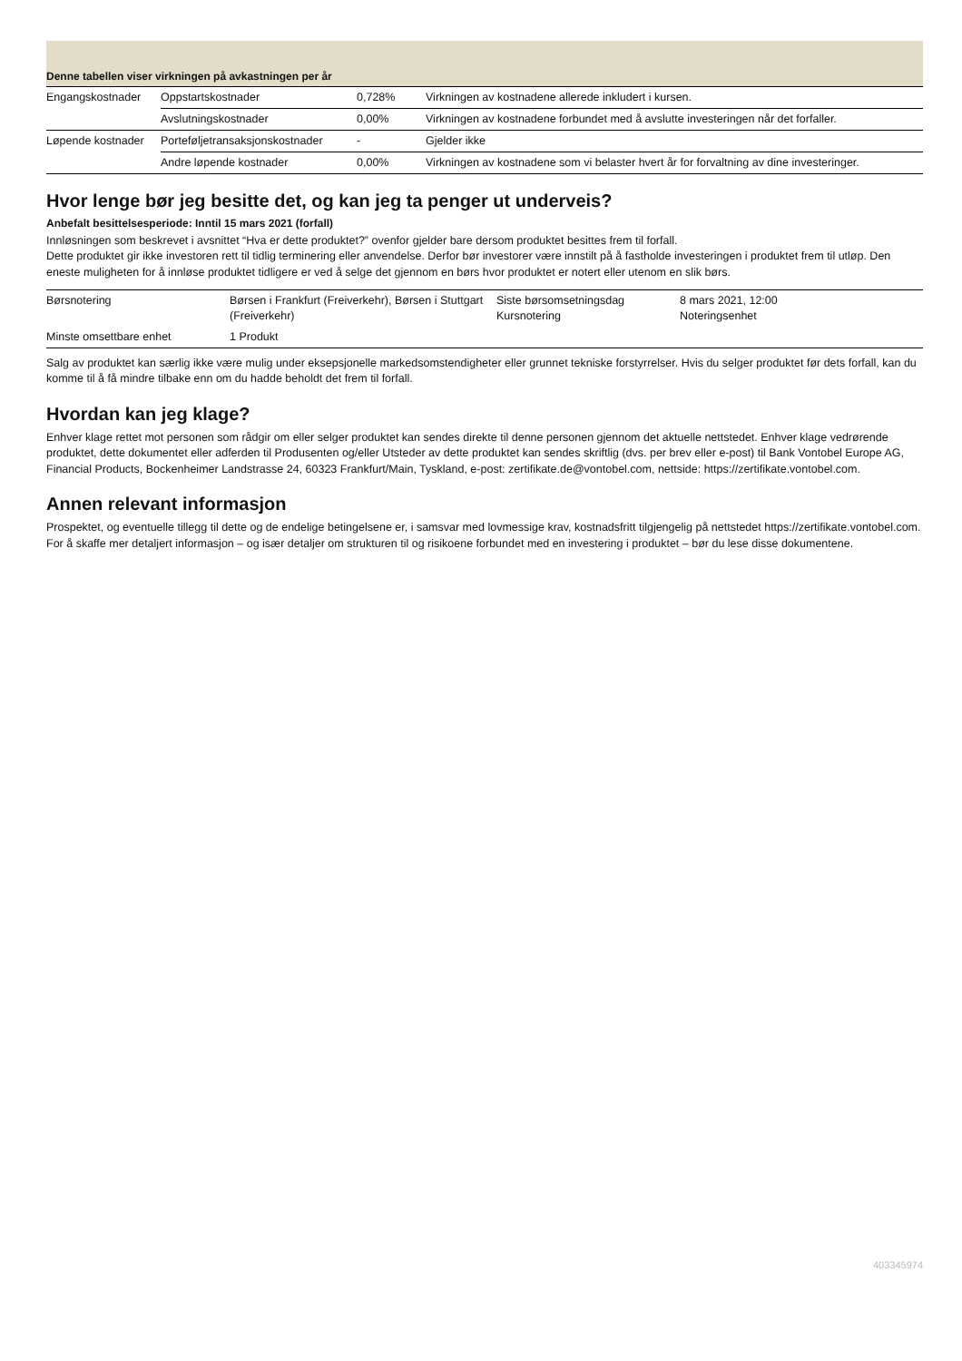Denne tabellen viser virkningen på avkastningen per år
| Engangskostnader | Oppstartskostnader | 0,728% | Virkningen av kostnadene allerede inkludert i kursen. |
| | Avslutningskostnader | 0,00% | Virkningen av kostnadene forbundet med å avslutte investeringen når det forfaller. |
| Løpende kostnader | Porteføljetransaksjonskostnader | - | Gjelder ikke |
| | Andre løpende kostnader | 0,00% | Virkningen av kostnadene som vi belaster hvert år for forvaltning av dine investeringer. |
Hvor lenge bør jeg besitte det, og kan jeg ta penger ut underveis?
Anbefalt besittelsesperiode: Inntil 15 mars 2021 (forfall)
Innløsningen som beskrevet i avsnittet “Hva er dette produktet?” ovenfor gjelder bare dersom produktet besittes frem til forfall.
Dette produktet gir ikke investoren rett til tidlig terminering eller anvendelse. Derfor bør investorer være innstilt på å fastholde investeringen i produktet frem til utløp. Den eneste muligheten for å innløse produktet tidligere er ved å selge det gjennom en børs hvor produktet er notert eller utenom en slik børs.
| Børsnotering | Børsen i Frankfurt (Freiverkehr), Børsen i Stuttgart (Freiverkehr) | Siste børsomsetningsdag Kursnotering | 8 mars 2021, 12:00 Noteringsenhet |
| Minste omsettbare enhet | 1 Produkt | | |
Salg av produktet kan særlig ikke være mulig under eksepsjonelle markedsomstendigheter eller grunnet tekniske forstyrrelser. Hvis du selger produktet før dets forfall, kan du komme til å få mindre tilbake enn om du hadde beholdt det frem til forfall.
Hvordan kan jeg klage?
Enhver klage rettet mot personen som rådgir om eller selger produktet kan sendes direkte til denne personen gjennom det aktuelle nettstedet. Enhver klage vedrørende produktet, dette dokumentet eller adferden til Produsenten og/eller Utsteder av dette produktet kan sendes skriftlig (dvs. per brev eller e-post) til Bank Vontobel Europe AG, Financial Products, Bockenheimer Landstrasse 24, 60323 Frankfurt/Main, Tyskland, e-post: zertifikate.de@vontobel.com, nettside: https://zertifikate.vontobel.com.
Annen relevant informasjon
Prospektet, og eventuelle tillegg til dette og de endelige betingelsene er, i samsvar med lovmessige krav, kostnadsfritt tilgjengelig på nettstedet https://zertifikate.vontobel.com. For å skaffe mer detaljert informasjon – og især detaljer om strukturen til og risikoene forbundet med en investering i produktet – bør du lese disse dokumentene.
403345974